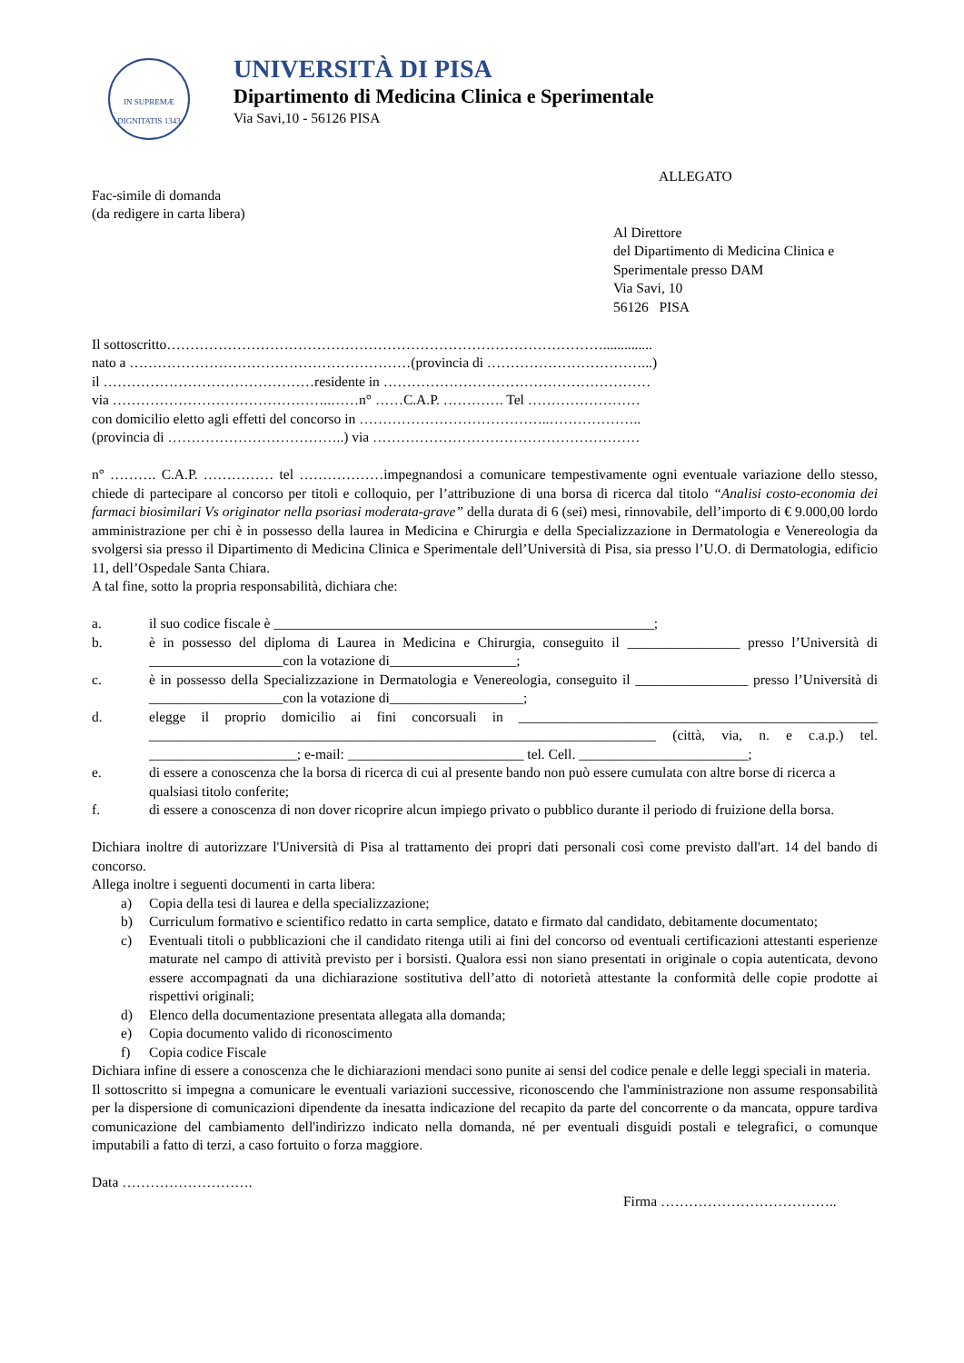IN SUPREMÆ DIGNITATIS 1343
UNIVERSITÀ DI PISA
Dipartimento di Medicina Clinica e Sperimentale
Via Savi,10 - 56126 PISA
ALLEGATO
Fac-simile di domanda
(da redigere in carta libera)
Al Direttore
del Dipartimento di Medicina Clinica e
Sperimentale presso DAM
Via Savi, 10
56126 PISA
Il sottoscritto…………………………………………………………………………………..............
nato a ……………………………………………………(provincia di ……………………………...)
il ………………………………………residente in …………………………………………………
via ………………………………………..……n° ……C.A.P. …………. Tel ……………………
con domicilio eletto agli effetti del concorso in …………………………………..………………..
(provincia di ………………………………..) via …………………………………………………
n° ………. C.A.P. …………… tel ………………impegnandosi a comunicare tempestivamente ogni eventuale variazione dello stesso, chiede di partecipare al concorso per titoli e colloquio, per l’attribuzione di una borsa di ricerca dal titolo “Analisi costo-economia dei farmaci biosimilari Vs originator nella psoriasi moderata-grave” della durata di 6 (sei) mesi, rinnovabile, dell’importo di € 9.000,00 lordo amministrazione per chi è in possesso della laurea in Medicina e Chirurgia e della Specializzazione in Dermatologia e Venereologia da svolgersi sia presso il Dipartimento di Medicina Clinica e Sperimentale dell’Università di Pisa, sia presso l’U.O. di Dermatologia, edificio 11, dell’Ospedale Santa Chiara.
A tal fine, sotto la propria responsabilità, dichiara che:
a. il suo codice fiscale è ______________________________________________________;
b. è in possesso del diploma di Laurea in Medicina e Chirurgia, conseguito il ________________ presso l’Università di ___________________con la votazione di__________________;
c. è in possesso della Specializzazione in Dermatologia e Venereologia, conseguito il ________________ presso l’Università di ___________________con la votazione di___________________;
d. elegge il proprio domicilio ai fini concorsuali in ___________________________________________________ ________________________________________________________________________ (città, via, n. e c.a.p.) tel. _____________________; e-mail: _________________________ tel. Cell. ________________________;
e. di essere a conoscenza che la borsa di ricerca di cui al presente bando non può essere cumulata con altre borse di ricerca a qualsiasi titolo conferite;
f. di essere a conoscenza di non dover ricoprire alcun impiego privato o pubblico durante il periodo di fruizione della borsa.
Dichiara inoltre di autorizzare l'Università di Pisa al trattamento dei propri dati personali così come previsto dall'art. 14 del bando di concorso.
Allega inoltre i seguenti documenti in carta libera:
a) Copia della tesi di laurea e della specializzazione;
b) Curriculum formativo e scientifico redatto in carta semplice, datato e firmato dal candidato, debitamente documentato;
c) Eventuali titoli o pubblicazioni che il candidato ritenga utili ai fini del concorso od eventuali certificazioni attestanti esperienze maturate nel campo di attività previsto per i borsisti. Qualora essi non siano presentati in originale o copia autenticata, devono essere accompagnati da una dichiarazione sostitutiva dell’atto di notorietà attestante la conformità delle copie prodotte ai rispettivi originali;
d) Elenco della documentazione presentata allegata alla domanda;
e) Copia documento valido di riconoscimento
f) Copia codice Fiscale
Dichiara infine di essere a conoscenza che le dichiarazioni mendaci sono punite ai sensi del codice penale e delle leggi speciali in materia.
Il sottoscritto si impegna a comunicare le eventuali variazioni successive, riconoscendo che l'amministrazione non assume responsabilità per la dispersione di comunicazioni dipendente da inesatta indicazione del recapito da parte del concorrente o da mancata, oppure tardiva comunicazione del cambiamento dell'indirizzo indicato nella domanda, né per eventuali disguidi postali e telegrafici, o comunque imputabili a fatto di terzi, a caso fortuito o forza maggiore.
Data ……………………….
Firma ………………………………..